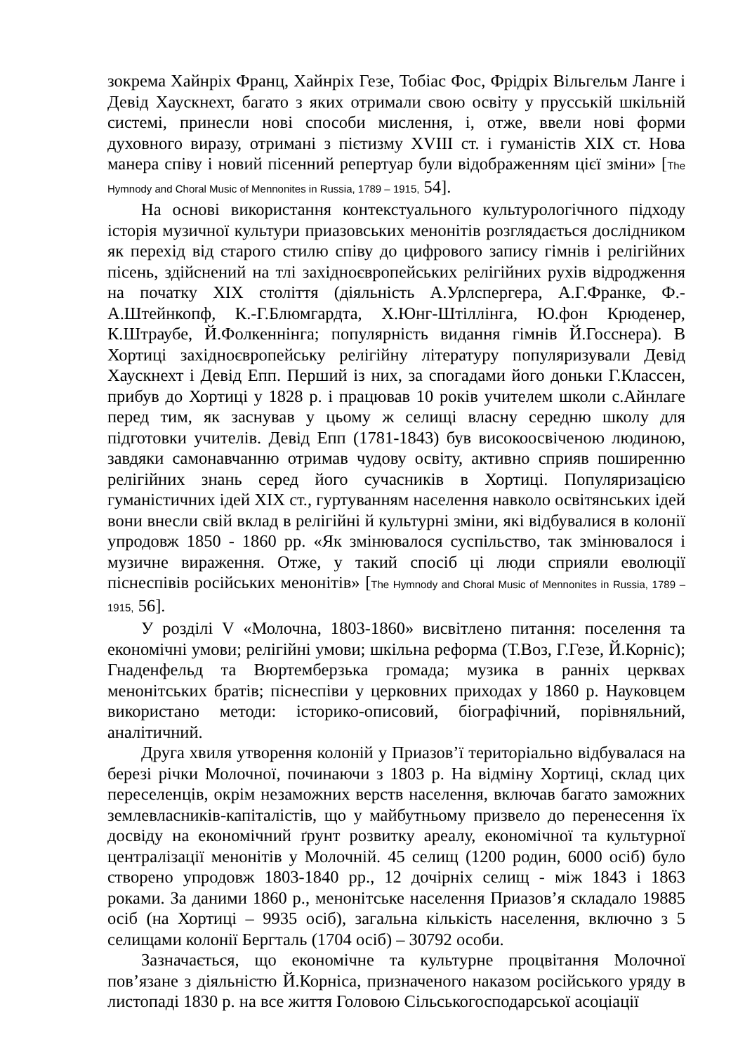зокрема Хайнріх Франц, Хайнріх Гезе, Тобіас Фос, Фрідріх Вільгельм Ланге і Девід Хаускнехт, багато з яких отримали свою освіту у прусській шкільній системі, принесли нові способи мислення, і, отже, ввели нові форми духовного виразу, отримані з пієтизму XVIII ст. і гуманістів XIX ст. Нова манера співу і новий пісенний репертуар були відображенням цієї зміни» [The Hymnody and Choral Music of Mennonites in Russia, 1789 – 1915, 54].
На основі використання контекстуального культурологічного підходу історія музичної культури приазовських менонітів розглядається дослідником як перехід від старого стилю співу до цифрового запису гімнів і релігійних пісень, здійснений на тлі західноєвропейських релігійних рухів відродження на початку XIX століття (діяльність А.Урлспергера, А.Г.Франке, Ф.-А.Штейнкопф, К.-Г.Блюмгардта, Х.Юнг-Штіллінга, Ю.фон Крюденер, К.Штраубе, Й.Фолкеннінга; популярність видання гімнів Й.Госснера). В Хортиці західноєвропейську релігійну літературу популяризували Девід Хаускнехт і Девід Епп. Перший із них, за спогадами його доньки Г.Классен, прибув до Хортиці у 1828 р. і працював 10 років учителем школи с.Айнлаге перед тим, як заснував у цьому ж селищі власну середню школу для підготовки учителів. Девід Епп (1781-1843) був високоосвіченою людиною, завдяки самонавчанню отримав чудову освіту, активно сприяв поширенню релігійних знань серед його сучасників в Хортиці. Популяризацією гуманістичних ідей XIX ст., гуртуванням населення навколо освітянських ідей вони внесли свій вклад в релігійні й культурні зміни, які відбувалися в колонії упродовж 1850 - 1860 рр. «Як змінювалося суспільство, так змінювалося і музичне вираження. Отже, у такий спосіб ці люди сприяли еволюції піснеспівів російських менонітів» [The Hymnody and Choral Music of Mennonites in Russia, 1789 – 1915, 56].
У розділі V «Молочна, 1803-1860» висвітлено питання: поселення та економічні умови; релігійні умови; шкільна реформа (Т.Воз, Г.Гезе, Й.Корніс); Гнаденфельд та Вюртембeрзька громада; музика в ранніх церквах менонітських братів; піснеспіви у церковних приходах у 1860 р. Науковцем використано методи: історико-описовий, біографічний, порівняльний, аналітичний.
Друга хвиля утворення колоній у Приазов’ї територіально відбувалася на березі річки Молочної, починаючи з 1803 р. На відміну Хортиці, склад цих переселенців, окрім незаможних верств населення, включав багато заможних землевласників-капіталістів, що у майбутньому призвело до перенесення їх досвіду на економічний ґрунт розвитку ареалу, економічної та культурної централізації менонітів у Молочній. 45 селищ (1200 родин, 6000 осіб) було створено упродовж 1803-1840 рр., 12 дочірніх селищ - між 1843 і 1863 роками. За даними 1860 р., менонітське населення Приазов’я складало 19885 осіб (на Хортиці – 9935 осіб), загальна кількість населення, включно з 5 селищами колонії Бергталь (1704 осіб) – 30792 особи.
Зазначається, що економічне та культурне процвітання Молочної пов’язане з діяльністю Й.Корніса, призначеного наказом російського уряду в листопаді 1830 р. на все життя Головою Сільськогосподарської асоціації